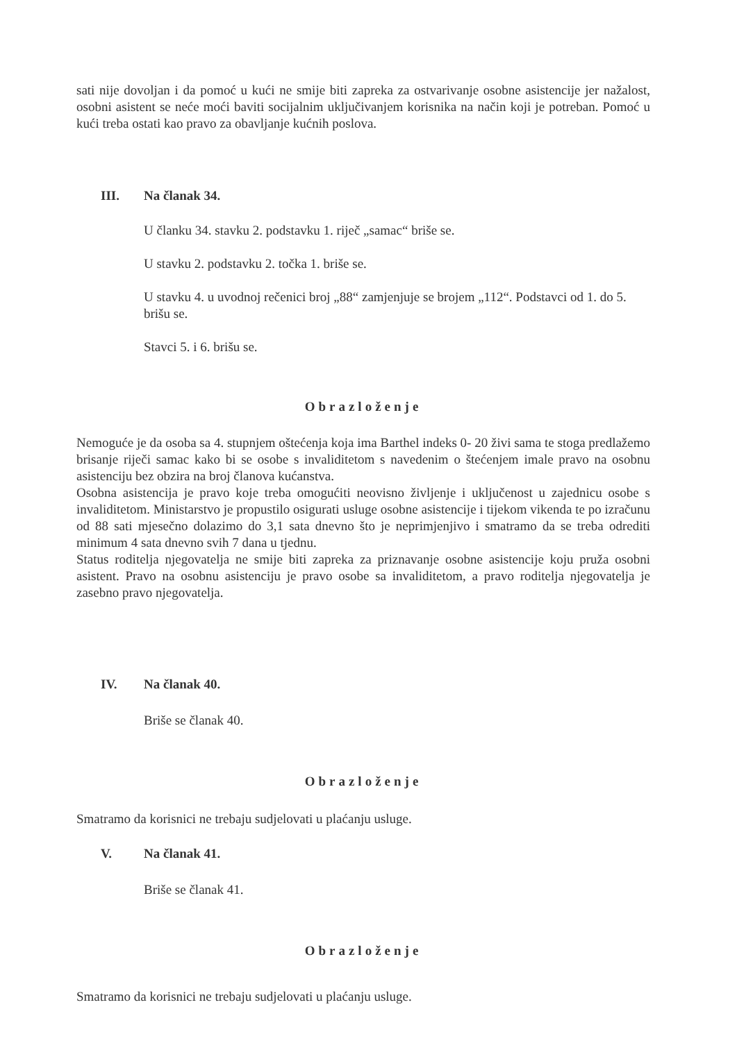sati nije dovoljan i da pomoć u kući ne smije biti zapreka za ostvarivanje osobne asistencije jer nažalost, osobni asistent se neće moći baviti socijalnim uključivanjem korisnika na način koji je potreban. Pomoć u kući treba ostati kao pravo za obavljanje kućnih poslova.
III. Na članak 34.
U članku 34. stavku 2. podstavku 1. riječ „samac“ briše se.
U stavku 2. podstavku 2. točka 1. briše se.
U stavku 4. u uvodnoj rečenici broj „88“ zamjenjuje se brojem „112“. Podstavci od 1. do 5. brišu se.
Stavci 5. i 6. brišu se.
Obrazloženje
Nemoguće je da osoba sa 4. stupnjem oštećenja koja ima Barthel indeks 0- 20 živi sama te stoga predlažemo brisanje riječi samac kako bi se osobe s invaliditetom s navedenim o štećenjem imale pravo na osobnu asistenciju bez obzira na broj članova kućanstva.
Osobna asistencija je pravo koje treba omogućiti neovisno življenje i uključenost u zajednicu osobe s invaliditetom. Ministarstvo je propustilo osigurati usluge osobne asistencije i tijekom vikenda te po izračunu od 88 sati mjesečno dolazimo do 3,1 sata dnevno što je neprimjenjivo i smatramo da se treba odrediti minimum 4 sata dnevno svih 7 dana u tjednu.
Status roditelja njegovatelja ne smije biti zapreka za priznavanje osobne asistencije koju pruža osobni asistent. Pravo na osobnu asistenciju je pravo osobe sa invaliditetom, a pravo roditelja njegovatelja je zasebno pravo njegovatelja.
IV. Na članak 40.
Briše se članak 40.
Obrazloženje
Smatramo da korisnici ne trebaju sudjelovati u plaćanju usluge.
V. Na članak 41.
Briše se članak 41.
Obrazloženje
Smatramo da korisnici ne trebaju sudjelovati u plaćanju usluge.